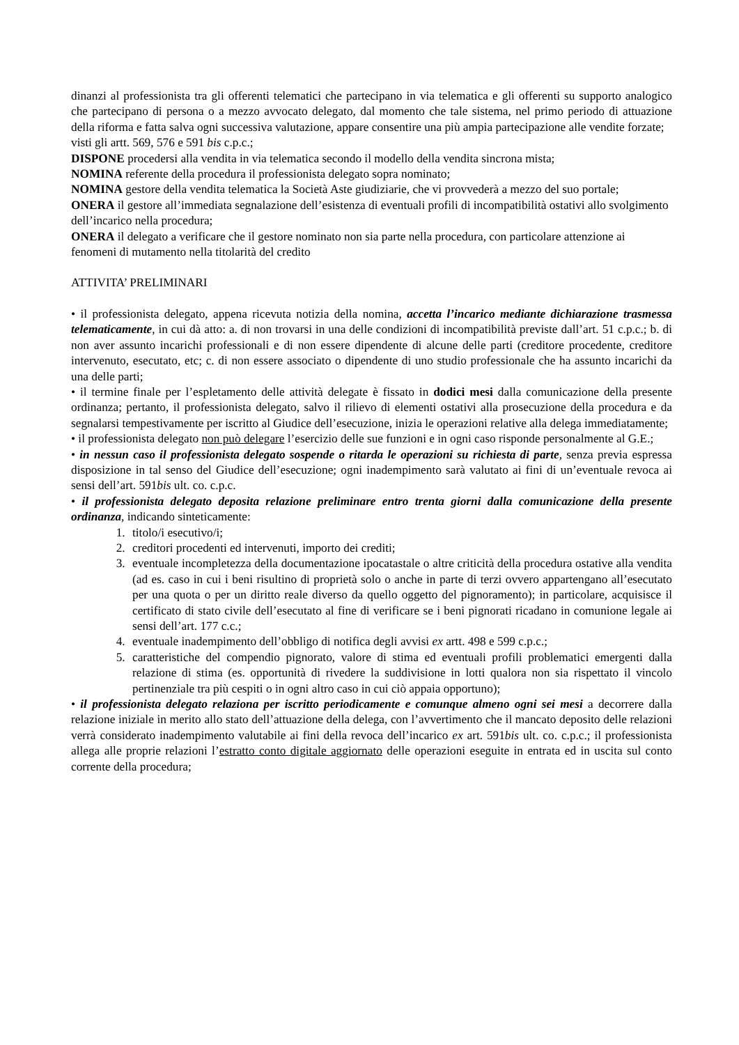dinanzi al professionista tra gli offerenti telematici che partecipano in via telematica e gli offerenti su supporto analogico che partecipano di persona o a mezzo avvocato delegato, dal momento che tale sistema, nel primo periodo di attuazione della riforma e fatta salva ogni successiva valutazione, appare consentire una più ampia partecipazione alle vendite forzate;
visti gli artt. 569, 576 e 591 bis c.p.c.;
DISPONE procedersi alla vendita in via telematica secondo il modello della vendita sincrona mista;
NOMINA referente della procedura il professionista delegato sopra nominato;
NOMINA gestore della vendita telematica la Società Aste giudiziarie, che vi provvederà a mezzo del suo portale;
ONERA il gestore all’immediata segnalazione dell’esistenza di eventuali profili di incompatibilità ostativi allo svolgimento dell’incarico nella procedura;
ONERA il delegato a verificare che il gestore nominato non sia parte nella procedura, con particolare attenzione ai fenomeni di mutamento nella titolarità del credito
ATTIVITA’ PRELIMINARI
• il professionista delegato, appena ricevuta notizia della nomina, accetta l’incarico mediante dichiarazione trasmessa telematicamente, in cui dà atto: a. di non trovarsi in una delle condizioni di incompatibilità previste dall’art. 51 c.p.c.; b. di non aver assunto incarichi professionali e di non essere dipendente di alcune delle parti (creditore procedente, creditore intervenuto, esecutato, etc; c. di non essere associato o dipendente di uno studio professionale che ha assunto incarichi da una delle parti;
• il termine finale per l’espletamento delle attività delegate è fissato in dodici mesi dalla comunicazione della presente ordinanza; pertanto, il professionista delegato, salvo il rilievo di elementi ostativi alla prosecuzione della procedura e da segnalarsi tempestivamente per iscritto al Giudice dell’esecuzione, inizia le operazioni relative alla delega immediatamente;
• il professionista delegato non può delegare l’esercizio delle sue funzioni e in ogni caso risponde personalmente al G.E.;
• in nessun caso il professionista delegato sospende o ritarda le operazioni su richiesta di parte, senza previa espressa disposizione in tal senso del Giudice dell’esecuzione; ogni inadempimento sarà valutato ai fini di un’eventuale revoca ai sensi dell’art. 591bis ult. co. c.p.c.
• il professionista delegato deposita relazione preliminare entro trenta giorni dalla comunicazione della presente ordinanza, indicando sinteticamente:
1. titolo/i esecutivo/i;
2. creditori procedenti ed intervenuti, importo dei crediti;
3. eventuale incompletezza della documentazione ipocatastale o altre criticità della procedura ostative alla vendita (ad es. caso in cui i beni risultino di proprietà solo o anche in parte di terzi ovvero appartengano all’esecutato per una quota o per un diritto reale diverso da quello oggetto del pignoramento); in particolare, acquisisce il certificato di stato civile dell’esecutato al fine di verificare se i beni pignorati ricadano in comunione legale ai sensi dell’art. 177 c.c.;
4. eventuale inadempimento dell’obbligo di notifica degli avvisi ex artt. 498 e 599 c.p.c.;
5. caratteristiche del compendio pignorato, valore di stima ed eventuali profili problematici emergenti dalla relazione di stima (es. opportunità di rivedere la suddivisione in lotti qualora non sia rispettato il vincolo pertinenziale tra più cespiti o in ogni altro caso in cui ciò appaia opportuno);
• il professionista delegato relaziona per iscritto periodicamente e comunque almeno ogni sei mesi a decorrere dalla relazione iniziale in merito allo stato dell’attuazione della delega, con l’avvertimento che il mancato deposito delle relazioni verrà considerato inadempimento valutabile ai fini della revoca dell’incarico ex art. 591bis ult. co. c.p.c.; il professionista allega alle proprie relazioni l’estratto conto digitale aggiornato delle operazioni eseguite in entrata ed in uscita sul conto corrente della procedura;